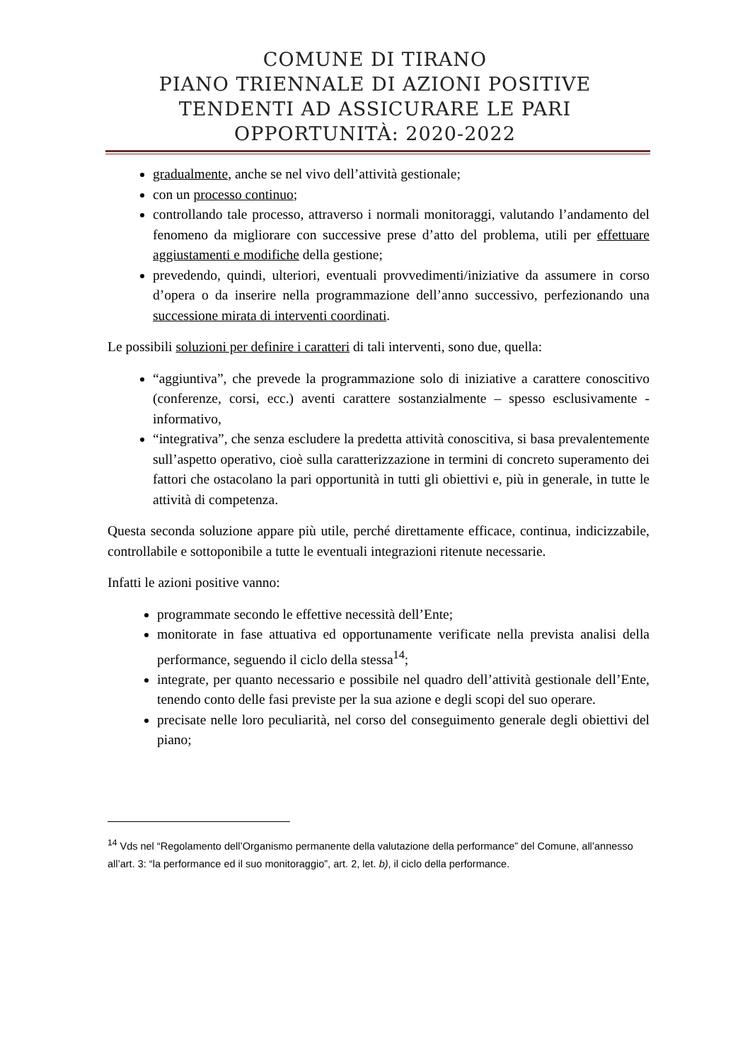COMUNE DI TIRANO
PIANO TRIENNALE DI AZIONI POSITIVE
TENDENTI AD ASSICURARE LE PARI
OPPORTUNITÀ: 2020-2022
gradualmente, anche se nel vivo dell’attività gestionale;
con un processo continuo;
controllando tale processo, attraverso i normali monitoraggi, valutando l’andamento del fenomeno da migliorare con successive prese d’atto del problema, utili per effettuare aggiustamenti e modifiche della gestione;
prevedendo, quindi, ulteriori, eventuali provvedimenti/iniziative da assumere in corso d’opera o da inserire nella programmazione dell’anno successivo, perfezionando una successione mirata di interventi coordinati.
Le possibili soluzioni per definire i caratteri di tali interventi, sono due, quella:
“aggiuntiva”, che prevede la programmazione solo di iniziative a carattere conoscitivo (conferenze, corsi, ecc.) aventi carattere sostanzialmente – spesso esclusivamente - informativo,
“integrativa”, che senza escludere la predetta attività conoscitiva, si basa prevalentemente sull’aspetto operativo, cioè sulla caratterizzazione in termini di concreto superamento dei fattori che ostacolano la pari opportunità in tutti gli obiettivi e, più in generale, in tutte le attività di competenza.
Questa seconda soluzione appare più utile, perché direttamente efficace, continua, indicizzabile, controllabile e sottoponibile a tutte le eventuali integrazioni ritenute necessarie.
Infatti le azioni positive vanno:
programmate secondo le effettive necessità dell’Ente;
monitorate in fase attuativa ed opportunamente verificate nella prevista analisi della performance, seguendo il ciclo della stessa<sup>14</sup>;
integrate, per quanto necessario e possibile nel quadro dell’attività gestionale dell’Ente, tenendo conto delle fasi previste per la sua azione e degli scopi del suo operare.
precisate nelle loro peculiarità, nel corso del conseguimento generale degli obiettivi del piano;
<sup>14</sup> Vds nel “Regolamento dell’Organismo permanente della valutazione della performance” del Comune, all’annesso all’art. 3: “la performance ed il suo monitoraggio”, art. 2, let. b), il ciclo della performance.